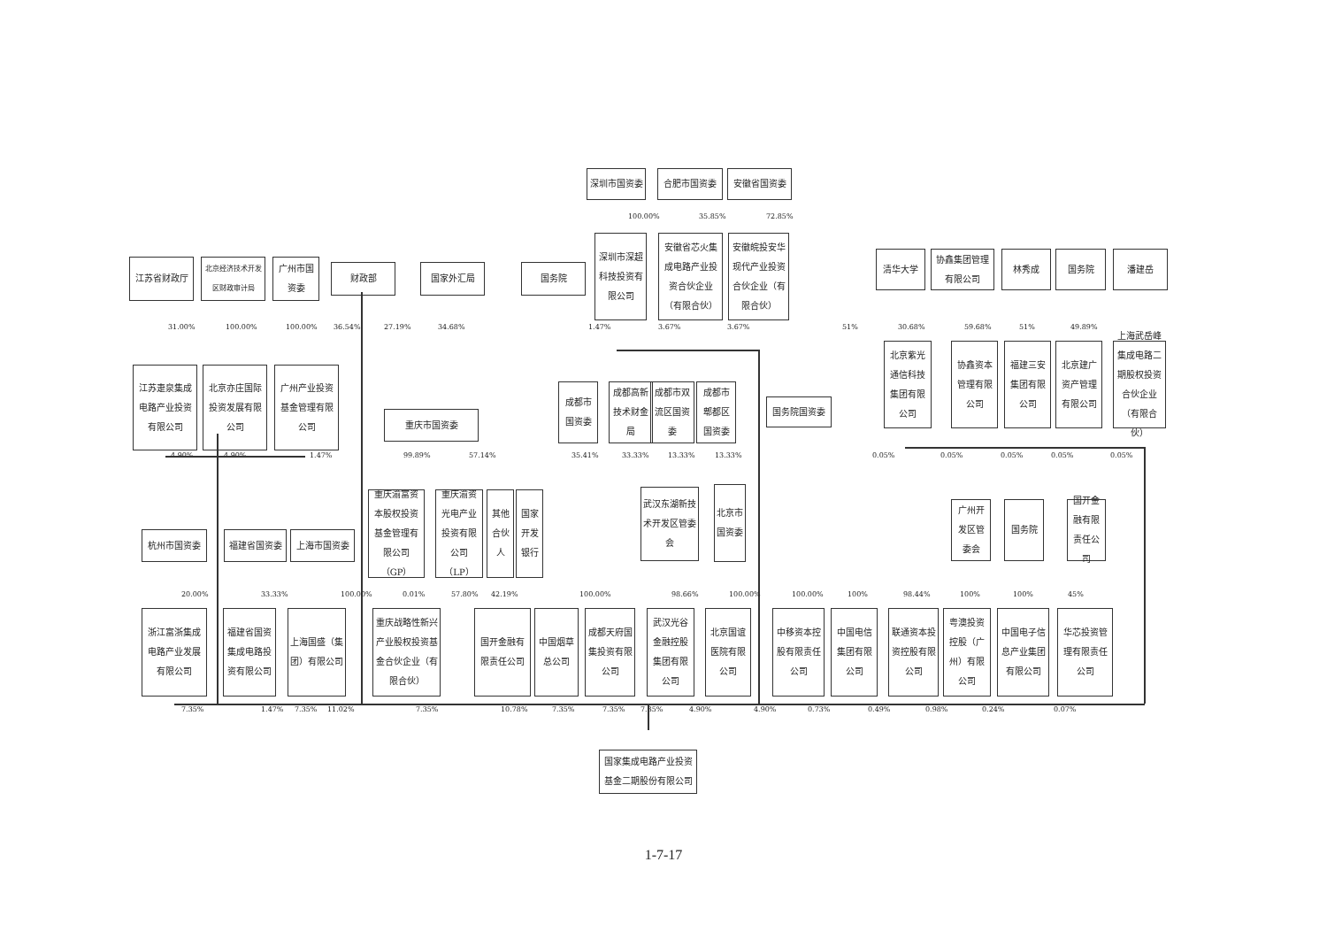深圳市国资委 合肥市国资委 安徽省国资委
100.00% 35.85% 72.85%
江苏省财政厅
北京经济技术开发区财政审计局
广州市国资委
财政部 国家外汇局 国务院
深圳市深超科技投资有限公司
安徽省芯火集成电路产业投资合伙企业（有限合伙）
安徽皖投安华现代产业投资合伙企业（有限合伙）
清华大学 协鑫集团管理有限公司
林秀成 国务院 潘建岳
31.00% 100.00% 100.00% 36.54% 27.19% 34.68% 1.47% 3.67% 3.67% 51% 30.68% 59.68% 51% 49.89%
江苏疌泉集成电路产业投资有限公司
北京亦庄国际投资发展有限公司
广州产业投资基金管理有限公司
重庆市国资委
成都市国资委
成都高新技术财金局
成都市双流区国资委
成都市郫都区国资委
国务院国资委
北京紫光通信科技集团有限公司
协鑫资本管理有限公司
福建三安集团有限公司
北京建广资产管理有限公司
上海武岳峰集成电路二期股权投资合伙企业（有限合伙）
4.90% 4.90% 1.47% 99.89% 57.14% 35.41% 33.33% 13.33% 13.33% 0.05% 0.05% 0.05% 0.05% 0.05%
杭州市国资委 福建省国资委 上海市国资委
重庆渝富资本股权投资基金管理有限公司（GP）
重庆渝资光电产业投资有限公司（LP）
其他合伙人
国家开发银行
武汉东湖新技术开发区管委会
北京市国资委
广州开发区管委会
国务院 国开金融有限责任公司
20.00% 33.33% 100.00% 0.01% 57.80% 42.19% 100.00% 98.66% 100.00% 100.00% 100% 98.44% 100% 100% 45%
浙江富浙集成电路产业发展有限公司
福建省国资集成电路投资有限公司
上海国盛（集团）有限公司
重庆战略性新兴产业股权投资基金合伙企业（有限合伙）
国开金融有限责任公司
中国烟草总公司
成都天府国集投资有限公司
武汉光谷金融控股集团有限公司
北京国谊医院有限公司
中移资本控股有限责任公司
中国电信集团有限公司
联通资本投资控股有限公司
粤澳投资控股（广州）有限公司
中国电子信息产业集团有限公司
华芯投资管理有限责任公司
7.35% 1.47% 7.35% 11.02% 7.35% 10.78% 7.35% 7.35% 7.35% 4.90% 4.90% 0.73% 0.49% 0.98% 0.24% 0.07%
国家集成电路产业投资基金二期股份有限公司
1-7-17